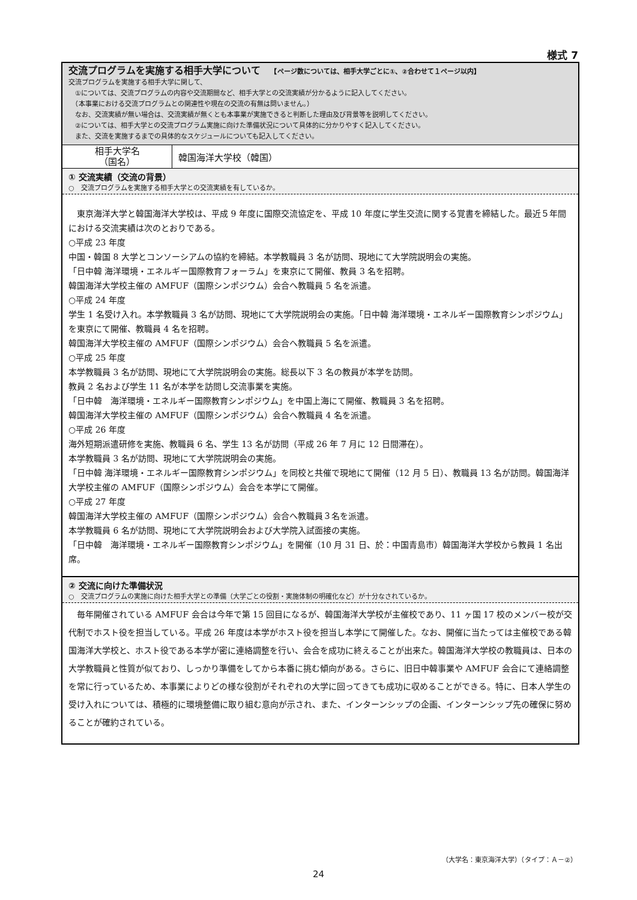様式 7
交流プログラムを実施する相手大学について　　【ページ数については、相手大学ごとに①、②合わせて１ページ以内】
交流プログラムを実施する相手大学に関して、
　①については、交流プログラムの内容や交流期間など、相手大学との交流実績が分かるように記入してください。
　（本事業における交流プログラムとの関連性や現在の交流の有無は問いません。）
　なお、交流実績が無い場合は、交流実績が無くとも本事業が実施できると判断した理由及び背景等を説明してください。
　②については、相手大学との交流プログラム実施に向けた準備状況について具体的に分かりやすく記入してください。
　また、交流を実施するまでの具体的なスケジュールについても記入してください。
| 相手大学名 （国名） | 韓国海洋大学校（韓国） |
① 交流実績（交流の背景）
○　交流プログラムを実施する相手大学との交流実績を有しているか。
　東京海洋大学と韓国海洋大学校は、平成 9 年度に国際交流協定を、平成 10 年度に学生交流に関する覚書を締結した。最近５年間における交流実績は次のとおりである。
○平成 23 年度
中国・韓国 8 大学とコンソーシアムの協約を締結。本学教職員 3 名が訪問、現地にて大学院説明会の実施。
「日中韓 海洋環境・エネルギー国際教育フォーラム」を東京にて開催、教員 3 名を招聘。
韓国海洋大学校主催の AMFUF（国際シンポジウム）会合へ教職員 5 名を派遣。
○平成 24 年度
学生 1 名受け入れ。本学教職員 3 名が訪問、現地にて大学院説明会の実施。「日中韓 海洋環境・エネルギー国際教育シンポジウム」を東京にて開催、教職員 4 名を招聘。
韓国海洋大学校主催の AMFUF（国際シンポジウム）会合へ教職員 5 名を派遣。
○平成 25 年度
本学教職員 3 名が訪問、現地にて大学院説明会の実施。総長以下 3 名の教員が本学を訪問。
教員 2 名および学生 11 名が本学を訪問し交流事業を実施。
「日中韓　海洋環境・エネルギー国際教育シンポジウム」を中国上海にて開催、教職員 3 名を招聘。
韓国海洋大学校主催の AMFUF（国際シンポジウム）会合へ教職員 4 名を派遣。
○平成 26 年度
海外短期派遣研修を実施、教職員 6 名、学生 13 名が訪問（平成 26 年 7 月に 12 日間滞在）。
本学教職員 3 名が訪問、現地にて大学院説明会の実施。
「日中韓 海洋環境・エネルギー国際教育シンポジウム」を同校と共催で現地にて開催（12 月 5 日）、教職員 13 名が訪問。韓国海洋大学校主催の AMFUF（国際シンポジウム）会合を本学にて開催。
○平成 27 年度
韓国海洋大学校主催の AMFUF（国際シンポジウム）会合へ教職員３名を派遣。
本学教職員 6 名が訪問、現地にて大学院説明会および大学院入試面接の実施。
「日中韓　海洋環境・エネルギー国際教育シンポジウム」を開催（10 月 31 日、於：中国青島市）韓国海洋大学校から教員 1 名出席。
② 交流に向けた準備状況
○　交流プログラムの実施に向けた相手大学との準備（大学ごとの役割・実施体制の明確化など）が十分なされているか。
　毎年開催されている AMFUF 会合は今年で第 15 回目になるが、韓国海洋大学校が主催校であり、11 ヶ国 17 校のメンバー校が交代制でホスト役を担当している。平成 26 年度は本学がホスト役を担当し本学にて開催した。なお、開催に当たっては主催校である韓国海洋大学校と、ホスト役である本学が密に連絡調整を行い、会合を成功に終えることが出来た。韓国海洋大学校の教職員は、日本の大学教職員と性質が似ており、しっかり準備をしてから本番に挑む傾向がある。さらに、旧日中韓事業や AMFUF 会合にて連絡調整を常に行っているため、本事業によりどの様な役割がそれぞれの大学に回ってきても成功に収めることができる。特に、日本人学生の受け入れについては、積極的に環境整備に取り組む意向が示され、また、インターンシップの企画、インターンシップ先の確保に努めることが確約されている。
（大学名：東京海洋大学）（タイプ：Ａ－②）
24